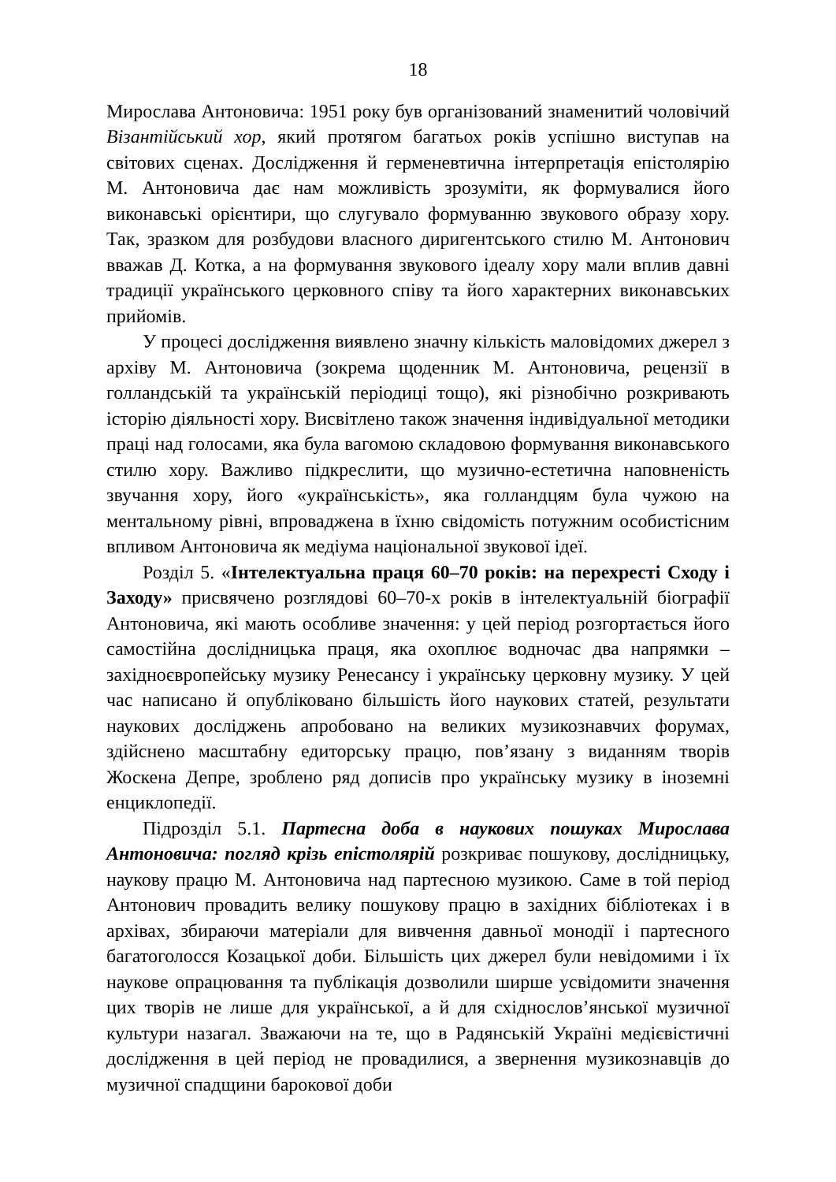18
Мирослава Антоновича: 1951 року був організований знаменитий чоловічий Візантійський хор, який протягом багатьох років успішно виступав на світових сценах. Дослідження й герменевтична інтерпретація епістолярію М. Антоновича дає нам можливість зрозуміти, як формувалися його виконавські орієнтири, що слугувало формуванню звукового образу хору. Так, зразком для розбудови власного диригентського стилю М. Антонович вважав Д. Котка, а на формування звукового ідеалу хору мали вплив давні традиції українського церковного співу та його характерних виконавських прийомів.
У процесі дослідження виявлено значну кількість маловідомих джерел з архіву М. Антоновича (зокрема щоденник М. Антоновича, рецензії в голландській та українській періодиці тощо), які різнобічно розкривають історію діяльності хору. Висвітлено також значення індивідуальної методики праці над голосами, яка була вагомою складовою формування виконавського стилю хору. Важливо підкреслити, що музично-естетична наповненість звучання хору, його «українськість», яка голландцям була чужою на ментальному рівні, впроваджена в їхню свідомість потужним особистісним впливом Антоновича як медіума національної звукової ідеї.
Розділ 5. «Інтелектуальна праця 60–70 років: на перехресті Сходу і Заходу» присвячено розглядові 60–70-х років в інтелектуальній біографії Антоновича, які мають особливе значення: у цей період розгортається його самостійна дослідницька праця, яка охоплює водночас два напрямки – західноєвропейську музику Ренесансу і українську церковну музику. У цей час написано й опубліковано більшість його наукових статей, результати наукових досліджень апробовано на великих музикознавчих форумах, здійснено масштабну едиторську працю, пов’язану з виданням творів Жоскена Депре, зроблено ряд дописів про українську музику в іноземні енциклопедії.
Підрозділ 5.1. Партесна доба в наукових пошуках Мирослава Антоновича: погляд крізь епістолярій розкриває пошукову, дослідницьку, наукову працю М. Антоновича над партесною музикою. Саме в той період Антонович провадить велику пошукову працю в західних бібліотеках і в архівах, збираючи матеріали для вивчення давньої монодії і партесного багатоголосся Козацької доби. Більшість цих джерел були невідомими і їх наукове опрацювання та публікація дозволили ширше усвідомити значення цих творів не лише для української, а й для східнослов’янської музичної культури назагал. Зважаючи на те, що в Радянській Україні медієвістичні дослідження в цей період не провадилися, а звернення музикознавців до музичної спадщини барокової доби